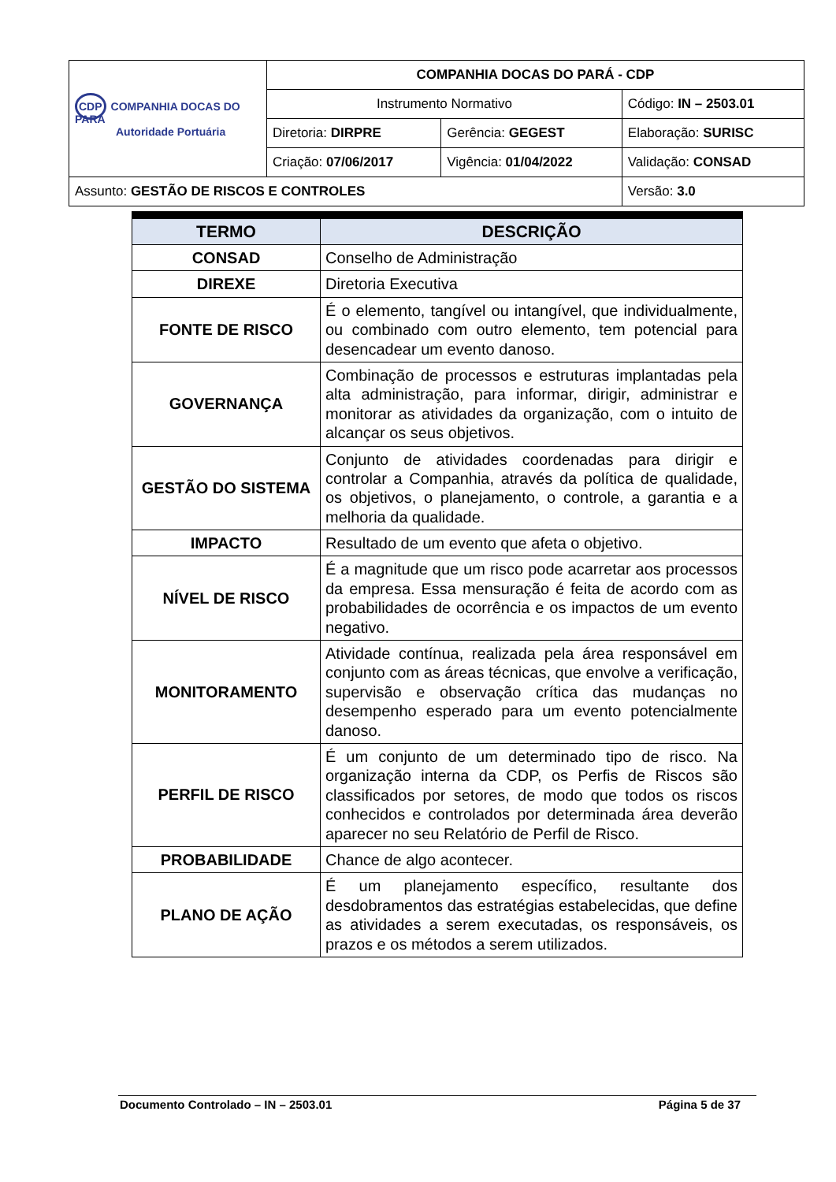| CDP COMPANHIA DOCAS DO PARÁ Autoridade Portuária | COMPANHIA DOCAS DO PARÁ - CDP | | |
| | Instrumento Normativo | | Código: IN – 2503.01 |
| | Diretoria: DIRPRE | Gerência: GEGEST | Elaboração: SURISC |
| | Criação: 07/06/2017 | Vigência: 01/04/2022 | Validação: CONSAD |
| Assunto: GESTÃO DE RISCOS E CONTROLES | | | Versão: 3.0 |
| TERMO | DESCRIÇÃO |
| --- | --- |
| CONSAD | Conselho de Administração |
| DIREXE | Diretoria Executiva |
| FONTE DE RISCO | É o elemento, tangível ou intangível, que individualmente, ou combinado com outro elemento, tem potencial para desencadear um evento danoso. |
| GOVERNANÇA | Combinação de processos e estruturas implantadas pela alta administração, para informar, dirigir, administrar e monitorar as atividades da organização, com o intuito de alcançar os seus objetivos. |
| GESTÃO DO SISTEMA | Conjunto de atividades coordenadas para dirigir e controlar a Companhia, através da política de qualidade, os objetivos, o planejamento, o controle, a garantia e a melhoria da qualidade. |
| IMPACTO | Resultado de um evento que afeta o objetivo. |
| NÍVEL DE RISCO | É a magnitude que um risco pode acarretar aos processos da empresa. Essa mensuração é feita de acordo com as probabilidades de ocorrência e os impactos de um evento negativo. |
| MONITORAMENTO | Atividade contínua, realizada pela área responsável em conjunto com as áreas técnicas, que envolve a verificação, supervisão e observação crítica das mudanças no desempenho esperado para um evento potencialmente danoso. |
| PERFIL DE RISCO | É um conjunto de um determinado tipo de risco. Na organização interna da CDP, os Perfis de Riscos são classificados por setores, de modo que todos os riscos conhecidos e controlados por determinada área deverão aparecer no seu Relatório de Perfil de Risco. |
| PROBABILIDADE | Chance de algo acontecer. |
| PLANO DE AÇÃO | É um planejamento específico, resultante dos desdobramentos das estratégias estabelecidas, que define as atividades a serem executadas, os responsáveis, os prazos e os métodos a serem utilizados. |
Documento Controlado – IN – 2503.01 Página 5 de 37